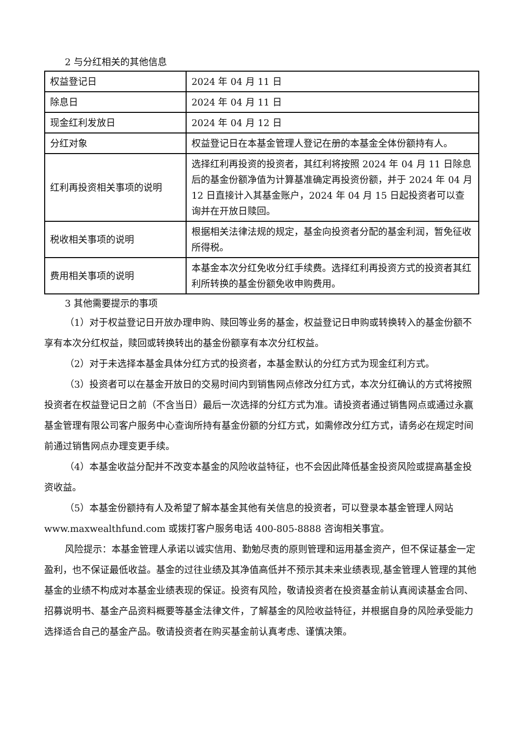2 与分红相关的其他信息
| 权益登记日 | 2024 年 04 月 11 日 |
| 除息日 | 2024 年 04 月 11 日 |
| 现金红利发放日 | 2024 年 04 月 12 日 |
| 分红对象 | 权益登记日在本基金管理人登记在册的本基金全体份额持有人。 |
| 红利再投资相关事项的说明 | 选择红利再投资的投资者，其红利将按照 2024 年 04 月 11 日除息后的基金份额净值为计算基准确定再投资份额，并于 2024 年 04 月 12 日直接计入其基金账户，2024 年 04 月 15 日起投资者可以查询并在开放日赎回。 |
| 税收相关事项的说明 | 根据相关法律法规的规定，基金向投资者分配的基金利润，暂免征收所得税。 |
| 费用相关事项的说明 | 本基金本次分红免收分红手续费。选择红利再投资方式的投资者其红利所转换的基金份额免收申购费用。 |
3 其他需要提示的事项
（1）对于权益登记日开放办理申购、赎回等业务的基金，权益登记日申购或转换转入的基金份额不享有本次分红权益，赎回或转换转出的基金份额享有本次分红权益。
（2）对于未选择本基金具体分红方式的投资者，本基金默认的分红方式为现金红利方式。
（3）投资者可以在基金开放日的交易时间内到销售网点修改分红方式，本次分红确认的方式将按照投资者在权益登记日之前（不含当日）最后一次选择的分红方式为准。请投资者通过销售网点或通过永赢基金管理有限公司客户服务中心查询所持有基金份额的分红方式，如需修改分红方式，请务必在规定时间前通过销售网点办理变更手续。
（4）本基金收益分配并不改变本基金的风险收益特征，也不会因此降低基金投资风险或提高基金投资收益。
（5）本基金份额持有人及希望了解本基金其他有关信息的投资者，可以登录本基金管理人网站 www.maxwealthfund.com 或拨打客户服务电话 400-805-8888 咨询相关事宜。
风险提示：本基金管理人承诺以诚实信用、勤勉尽责的原则管理和运用基金资产，但不保证基金一定盈利，也不保证最低收益。基金的过往业绩及其净值高低并不预示其未来业绩表现,基金管理人管理的其他基金的业绩不构成对本基金业绩表现的保证。投资有风险，敬请投资者在投资基金前认真阅读基金合同、招募说明书、基金产品资料概要等基金法律文件，了解基金的风险收益特征，并根据自身的风险承受能力选择适合自己的基金产品。敬请投资者在购买基金前认真考虑、谨慎决策。